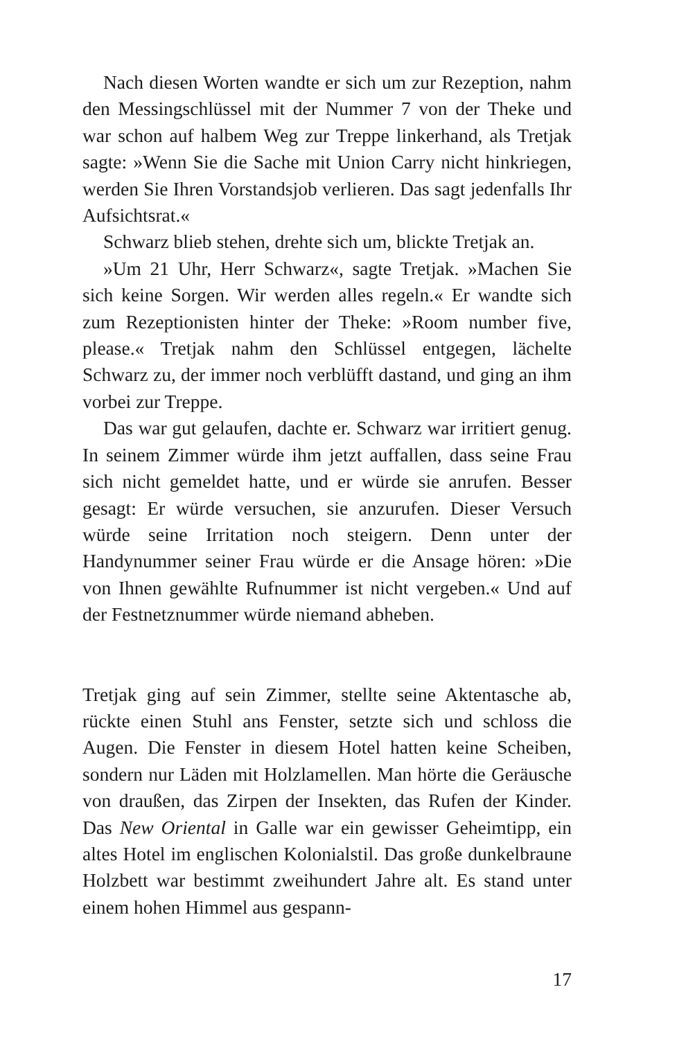Nach diesen Worten wandte er sich um zur Rezeption, nahm den Messingschlüssel mit der Nummer 7 von der Theke und war schon auf halbem Weg zur Treppe linkerhand, als Tretjak sagte: »Wenn Sie die Sache mit Union Carry nicht hinkriegen, werden Sie Ihren Vorstandsjob verlieren. Das sagt jedenfalls Ihr Aufsichtsrat.«
Schwarz blieb stehen, drehte sich um, blickte Tretjak an.
»Um 21 Uhr, Herr Schwarz«, sagte Tretjak. »Machen Sie sich keine Sorgen. Wir werden alles regeln.« Er wandte sich zum Rezeptionisten hinter der Theke: »Room number five, please.« Tretjak nahm den Schlüssel entgegen, lächelte Schwarz zu, der immer noch verblüfft dastand, und ging an ihm vorbei zur Treppe.
Das war gut gelaufen, dachte er. Schwarz war irritiert genug. In seinem Zimmer würde ihm jetzt auffallen, dass seine Frau sich nicht gemeldet hatte, und er würde sie anrufen. Besser gesagt: Er würde versuchen, sie anzurufen. Dieser Versuch würde seine Irritation noch steigern. Denn unter der Handynummer seiner Frau würde er die Ansage hören: »Die von Ihnen gewählte Rufnummer ist nicht vergeben.« Und auf der Festnetznummer würde niemand abheben.
Tretjak ging auf sein Zimmer, stellte seine Aktentasche ab, rückte einen Stuhl ans Fenster, setzte sich und schloss die Augen. Die Fenster in diesem Hotel hatten keine Scheiben, sondern nur Läden mit Holzlamellen. Man hörte die Geräusche von draußen, das Zirpen der Insekten, das Rufen der Kinder. Das New Oriental in Galle war ein gewisser Geheimtipp, ein altes Hotel im englischen Kolonialstil. Das große dunkelbraune Holzbett war bestimmt zweihundert Jahre alt. Es stand unter einem hohen Himmel aus gespann-
17